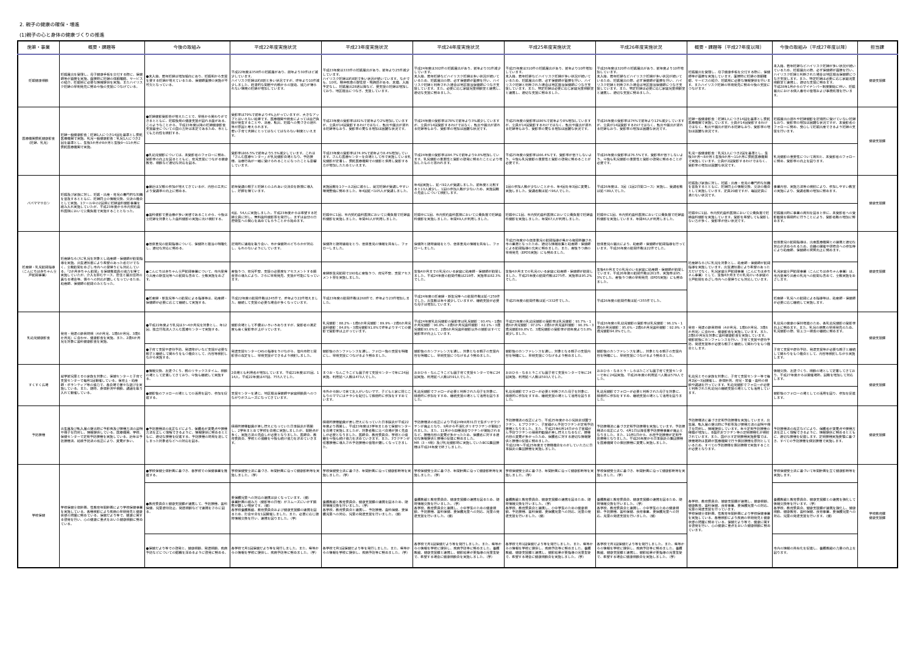2. 親子の健康の確保・増進
(1)親子の心と身体の健康づくりの推進
| 施策・事業 | 概要・課題等 | 今後の取組み | 平成22年度実施状況 | 平成23年度実施状況 | 平成24年度実施状況 | 平成25年度実施状況 | 平成26年度実施状況 | 概要・課題等（平成27年度以降） | 今後の取組み（平成27年度以降） | 担当課 |
| --- | --- | --- | --- | --- | --- | --- | --- | --- | --- | --- |
| 妊娠健康相談 | 妊娠届出を受理し、母子健康手帳を交付する際に、保健師等が面接を実施。面接時に妊婦の体調確認、サービスの紹介、妊娠期に必要な情報提供を実施。またハイリスク妊婦の早期発見に努め今後の支援につなげている。 | ●未入籍、若年妊婦は増加傾向にあり、妊娠期から支援を要する妊婦が増えているため、保健師面接の実施が不可欠となっている。 | 平成22年度は358件の妊娠届があり、前年より30件ほど減少しています。 ハイリスク妊婦は約8割と多い状況ですが、昨年より10件減少しました。経済的な問題や内親からの援助、協力が得られない環境の妊婦が増加しています。 | 平成23年度は333件の妊娠届出があり、前年より25件減少しています。 ハイリスク妊婦は約8割で多い状況が続いています。なかでも、10代、精神疾患の既往歴・現病歴がある、未婚、入籍予定なし、妊娠届出28週以降など、要支援の妊婦は増加しており、地区担当につなぎ、支援しています。 | 平成24年度は302件の妊娠届出があり、前年より31件減少しています。 未入籍、若年妊婦などハイリスク妊婦は多い状況が続いているため、妊娠届出の際、必ず保健師が面接を行い、ハイリスク妊婦と判断された場合は地区担当保健師につなぎ支援しています。また、必要に応じ家庭児童相談室と連携し、適切な支援に努めました。 | 平成25年度は310件の妊娠届出があり、前年より10件増加しています。 未入籍、若年妊婦などハイリスク妊婦が多い状況が続いているため、妊娠届出の際、必ず保健師が面接を行い、ハイリスク妊婦と判断された場合は地区担当保健師につなぎ支援しています。また、特定妊婦は必要に応じ家庭児童相談室と連携し、適切な支援に努めました。 | 平成26年度は320件の妊娠届出があり、前年度より10件増加しています。 未入籍、若年妊婦などハイリスク妊婦が多い状況が続いているため、妊娠届出の際、必ず保健師が面接を行い、ハイリスク妊婦と判断された場合は地区担当保健師につなぎ支援しています。また、特定妊婦は必要に応じ家庭児童相談室と連携し、適切な支援に努めました。 | 妊娠届出を受理し、母子健康手帳を交付する際に、保健師等が面接を実施しています。面接時に妊婦の体調確認、サービスの紹介、妊娠期に必要な情報提供を行います。またハイリスク妊婦の早期発見に努め今後の支援につなげます。 | 未入籍、若年妊婦などハイリスク妊婦が多い状況が続いているため、妊娠届出の際、必ず保健師が面接を行い、ハイリスク妊婦と判断された場合は地区担当保健師につなぎ支援します。また、特定妊婦は必要に応じ家庭児童相談室と連携し、適切な支援に努めます。 平成28年1月からのマイナンバー制度開始に伴い、妊娠届出における個人番号の管理および事務処理を行います。 | 健康支援課 |
| 医療機関委託健康診査（妊婦、乳児） | 妊婦一般健康診査：妊婦1人につき14回を基準とし委託医療機関で実施。乳児一般健康診査：乳児1人につき2回を基準とし、生後3か月か8か月と生後9～11か月に委託医療機関で実施。 | ●妊婦健診受診券が増えたことで、早期から関わりができるとともに、妊娠後期の健康支援が図れる面がある。このようなことから、平成23年度以降の妊婦健康診査支援基金についての国の方針は未定であるため、市としても方向性を検討する。 | 受診率は79%で前年より4%上がっていますが、大きなアップとはいえない結果です。医療機関や検査によっては自己負担が発生することや、流産、転出、妊娠への気づきの遅れ等が原因と考えられます。 若い子育て夫婦にとってはなくてはならない制度といえます。 | 平成23年度の受診率は81%で前年より2%増加していますが、全員が14回受診するわけではなく、転出や届出が遅れる妊婦等もおり、受診率の更なる増加は困難な状況です。 | 平成24年度の受診率は78%で前年より3%減少していますが、全員が14回受診するわけではなく、転出や届出が遅れる妊婦等もおり、受診率の増加は困難な状況です。 | 平成25年度の受診率は86%で前年より8%増加していますが、全員が14回受診するわけではなく、転出や届出が遅れる妊婦等もおり、受診率の更なる増加は困難な状況です。 | 平成26年度の受診率は74%で前年より12%減少していますが、全員が14回受診するわけではなく、転出や届出が遅れる妊婦もおり、受診率の増加は困難な状況です。 | 妊婦一般健康診査：妊婦1人につき14回を基準とし委託医療機関で実施しています。全員が14回受診するわけではなく、転出や届出が遅れる妊婦もおり、受診率の増加は困難な状況です。 | 妊娠届出の遅れや妊婦健診を定期的に受けていない妊婦もおり、受診率の増加は困難な状況ですが、未受診者のフォローに努め、安心して妊娠出産できるよう妊婦の支援を行います。 | 健康支援課 |
| | | ●乳幼児健診については、未受診者のフォローに努め、受診率の向上を図るとともに、育児支援につながる健康教育、相談など適切な対応を図る。 | 受診率は66.5%で前年より5.5%減少しています。これは「さんむ医療センター」が乳児健診会場となり、予防接種、治療行為が一緒に受けられることになったことも影響しています。 | 平成23年度の受診率は74.9%で前年より8.4%増加しています。さんむ医療センターを会場として市で実施している乳児健診が定着し、委託医療機関での健診と併用し受診する方が増加したためといえます。 | 平成24年度の受診率は84.7%で前年より9.8%増加しています。乳児健診の重要性と受診の啓発に努めたことにより増加したものと思われます。 | 平成25年度の受診率は66.4%です。受診率が低下しないよう、今後も乳児健診の重要性と受診の啓発に努めることが必要です。 | 平成26年度の受診率は76.5%です。受診率が低下しないよう、今後も乳児健診の重要性と受診の啓発に努めることが必要です。 | 乳児一般健康診査：乳児1人につき2回を基準とし、生後3か月～8か月と生後9か月～11か月に委託医療機関で実施しています。全員が2回受診するわけではなく、受診率の増加は困難な状況です。 | 乳児健診の重要性について周知と、未受診者のフォローに努め、受診率の向上を図ります。 | |
| パパママサロン | 妊娠及び家族に対し、妊娠・出産・育児の専門的な知識を普及するとともに、妊婦同士の情報交換、交流の機会として実施。1クール中の2回目に妊婦歯科健診事業を組み入れ実施していたが、平成23年度から市内契約歯科医院において公費負担で実施することとなった。 | ●最近は父親の参加が増えてきているが、内容の工夫により受講率の向上に努める。 | 前年受講の親子と妊婦とのふれあい交流会を新規に導入し、好評を得ています。 | 実施回数を1クール2回に減らし、就労妊婦が受講しやすい環境整備に努めました。年4回延べ105人が受講しました。 | 年4回実施し、延べ92人が受講しました。前年度と比較すると13人減少し、1回の参加人数が少ないため、実施回数の見直しについて検討します。 | 1回の参加人数が少ないことから、年4回を年3回に変更し実施しました。受講者数は延べ96人でした。 | 平成26年度は、3回（1回2日間コース）実施し、受講者数は延べ89人でした。 | 妊娠及び家族に対し、妊娠・出産・育児の専門的な知識を普及するとともに、妊婦同士の情報交換、交流の機会として実施しています。定員20組ですが、毎回定員に満たない状況です。 | 事業内容、実施方法等の検討により、参加しやすい教室の実施により、受講者数の増加に努めます。 | 健康支援課 |
| | | ●歯科健診で要治療が多い実態であることから、今後は全妊婦を対象とした歯科健診の実施に向け検討する。 | 4回、54人に実施しました。平成23年度からは希望する妊婦全員に対し、無料歯科健診票を発行し、まずは自分の口腔衛生への関心を高めてもらうことから始めます。 | 妊娠中に1回、市内契約歯科医院において公費負担で妊婦歯科健診を実施しました。年間40人が利用しました。 | 妊娠中に1回、市内契約歯科医院において公費負担で妊婦歯科健診を実施しました。年間49人が利用しました。 | 妊娠中に1回、市内契約歯科医院において公費負担で妊婦歯科健診を実施しました。年間67人が利用しました。 | 妊娠中に1回、市内契約歯科医院において公費負担で妊婦歯科健診を実施しています。年間46人が利用しました。 | 妊娠中に1回、市内契約歯科医院において公費負担で妊婦歯科健診を実施しています。受診を希望しても受診しない方が多く、受診率が低い状況です。 | 妊娠届出時に事業の周知を図ると伴に、未受診者への受診勧奨を積極的に行うことにより、受診者数の増加に努めます。 | |
| 妊産婦・乳児訪問指導（こんにちは赤ちゃん全戸訪問事業） | 妊産婦ならびに乳児を対象とし助産師・保健師が訪問指導を実施。出生通知書により希望のあった者だけでなく、全数訪問をめざし市内への里帰りにも対応している。「2か月赤ちゃん訪問」を保健推進員の協力を得て実施していたが、介入を拒むケース、居住と届出住所の異なる場合等、個々への対応が難しくなっているため、助産師、保健師の訪問のみとなった。 | ●低体重児の訪問指導について、保健所と担当の明確化し、適切な対応に努める。 | 定期的に連絡を取り合い、市か保健所のどちらかが対応し、もれのないようにしています。 | 保健所と随時連絡をとり、低体重児の情報を共有し、フォローしました。 | 保健所と随時連絡をとり、低体重児の情報を共有し、フォローしました。 | 平成25年度から低体重児の訪問指導が県から権限移譲され市の業務となったため、適切な情報収集と助産師・保健師による訪問指導の充実に努めました。また、産後うつ病の早期発見（EPDS実施）にも努めました。 | 低体重児の届出により、助産師・保健師が訪問指導を行っています。平成26年度の訪問件数は22件でした。 | 妊産婦ならびに乳児を対象とし、助産師・保健師が訪問指導を実施しています。出生通知書により希望のあった方だけでなく、乳児家庭全戸訪問事業（こんにちは赤ちゃん事業）として、生後4か月までの乳児のいる家庭の全戸訪問をめざし市内への里帰りにも対応しています。 | 低体重児の訪問指導は、出産医療機関との連携と適切な対応が求められるため、会議の開催や研修会への参加等により助産師、保健師の資質向上に努めます。 | 健康支援課 |
| | | ●こんにちは赤ちゃん全戸訪問事業について、市内里帰り出産の新生児等への訪問も含めて、全数実施をめざす。 | 産後うつ、育児不安、支援の必要度をアセスメントする調査票の導入により、さらに早期発見、支援が可能になっています。 | 産婦新生児訪問で190名に産後うつ、育児不安、支援アセスメント票を実施しました。 | 生後4か月までの乳児のいる家庭に助産師・保健師が訪問しました。平成24年度の訪問件数は218件、実施率は82.3%でした。 | 生後4か月までの乳児のいる家庭に助産師・保健師が訪問しました。平成25年度の訪問件数は275件、実施率は95.2%でした。 | 生後4か月までの乳児のいる家庭に助産師・保健師が訪問しています。平成26年度の訪問件数は261件、実施率は95.3%でした。産後うつ病の早期発見（EPDS実施）にも努めました。 | | 乳児家庭全戸訪問事業（こんにちは赤ちゃん事業）は、市内里帰り出産の乳児への訪問も含めて、全数実施をめざします。 | |
| | | ●妊産婦・新生児等への訪問による指導等は、助産師・保健師が必要に応じて継続して実施する。 | 平成22年度の訪問件数は245件で、昨年より22件増えました。継続して支援の必要な場合が多くなっています。 | 平成23年度の訪問件数は268件で、昨年より23件増加しました。 | 平成24年度の妊産婦・新生児等への訪問件数は延べ259件でした。出生数は年々減少していますが、継続支援が必要な母子は増加しています。 | 平成25年度の訪問件数は延べ332件でした。 | 平成26年度の訪問件数は延べ355件でした。 | | 妊産婦・乳児への訪問による指導等は、助産師・保健師が必要に応じ継続して実施します。 | |
| 乳幼児健康診査 | 発育・発達の節目時期（4か月児、1歳6か月児、3歳6か月児）に合わせ、健康診査を実施。また、2歳6か月児を対象に歯科健康診査を実施。 | ●平成22年度より乳児は3～4か月児を対象とし、年12回、独立行政法人さんむ医療センターで実施する。 | 健診会場として不便はいろいろありますが、受診者の満足度も高く受診率が上がっています。 | 乳児健診：88.2%・1歳6か月児健診：89.9%・2歳6か月児歯科健診：84.8%・3歳児健診91.8%で昨年よりすべての健診で受診率は上がっています。 | 平成24年度乳幼児健診の受診率は乳児健診：93.4%・1歳6か月児健診：96.8%・2歳6か月児歯科健診：82.1%・3歳児健診93.6%で、2歳6か月児歯科健診以外の健診はすべて受診率が向上しています。 | 平成25年度の乳幼児健診の受診率は乳児健診：93.7%・1歳6か月児健診：97.0%・2歳6か月児歯科健診：90.3%・3歳児健診89.8%で、3歳児健診の受診率が前年度より3.8%減少しました。 | 平成26年度の乳幼児健診の受診率は乳児健診：96.1%・1歳6か月児健診：95.6%・2歳6か月児歯科健診：92.9%・3歳児健診94.8%でした。 | 発育・発達の節目時期（4か月児、1歳6か月児、3歳6か月児）に合わせ、健康診査を実施しています。また、2歳6か月児を対象に歯科健康診査を実施しています。健診前後にカンファレンスを行い、子育て支援や虐待予防、発達支援等が必要な親子と継続して関わりをもつ機会とします。 | 乳幼児の健康の保持増進のため、各乳幼児健診の受診率向上に努めます。また、乳児の病気の早期発見のため、乳児健診の際、腎エコー検査の継続に努めます。 | 健康支援課 |
| | | ●子育て支援や虐待予防、発達障がいなど支援が必要な親子と継続して関わりをもつ機会として、内容等検討しながら実施する。 | 発達支援センターCASの指導をうけながら、管内市町と問診票の改定をし、早期支援ができるよう検討しました。 | 健診後のカンファレンスを通し、フォロー後の支援を明確にし、早期支援につなげるよう努めました。 | 健診後のカンファレンスを通し、対象となる親子の支援内容を明確にし、早期支援につなげるよう努めました。 | 健診後のカンファレンスを通し、対象となる親子の支援内容を明確にし、早期支援につなげるよう努めました。 | 健診後のカンファレンスを通し、対象となる親子の支援内容を明確にし、早期支援につなげるよう努めました。 | | 子育て支援や虐待予防、発達支援等が必要な親子と継続して関わりをもつ機会として、内容等検討しながら実施します。 | |
| すくすく広場 | 就学前児童とその家族を対象に、保健センターと子育て支援センターで毎月1回開催している。保育士・助産師・ボランティア等の協力で、各会場で様々な遊びを実施している。また、随時、身体計測や相談、講話を取り入れて開催している。 | ●情報交換、友達づくり、親のリラックスタイム、相談の場として定着してきており、今後も継続して実施する。 | 2会場とも利用者が増加しています。平成21年度は35回、114人。平成22年度は47回、755人でした。 | まつお・なんごうこども園子育て支援センターで年に24回実施、利用延べ人数は473人でした。 | おおひら・なんごうこども園子育て支援センターで年に24回実施、利用延べ人数は591人でした。 | おおひら・なるとうこども園子育て支援センターで年に24回実施、利用延べ人数は593人でした。 | おおひら・なるとう・しらはたこども園子育て支援センターで年に24回実施、平成26年度の利用延べ人数は579人でした。 | 乳幼児とその家族を対象に、子育て支援センター等で毎月2回～3回開催し、身体計測、育児・栄養・歯科の相談や講話を行っています。乳幼児健診でフォローが必要と判断された乳幼児の継続支援の場としても活用しています。 | 情報交換、友達づくり、相談の場として定着してきており、平成27年度からは開催場所、回数を増加して対応します。 | 健康支援課 |
| | | ●健診後のフォローの場としての活用を図り、参加を促進する。 | 支援センターを通じ、地区担当保健師や家庭相談員へのつながりがスムーズになってきています。 | 市外から嫁いで来て友人がいないママ、子どもと家に閉じこもりのママにはチラシを配付して積極的に参加をすすめています。 | 乳幼児健診でフォローが必要と判断された母子を対象に、積極的に参加をすすめ、継続支援の場として活用を図りました。 | 乳幼児健診でフォローが必要と判断された母子を対象に、積極的に参加をすすめ、継続支援の場として活用を図りました。 | 乳幼児健診でフォローが必要と判断された母子を対象に、積極的に参加をすすめ、継続支援の場として活用を図りました。 | | 健診後のフォローの場としての活用を図り、参加を促進します。 | |
| 予防接種 | 出生届及び転入届の提出時に予診表及び接種方法の説明や冊子を同封し、情報提供している。医療機関、学校、保健センターで定期予防接種を実施している。近年は予防接種法、結核予防法の改正により、変更が多い。 | ●予防接種法の改正などにより、保護者が変更点や接種方法を正しく理解できるように、情報提供に努めるとともに、適切な接種を促進する。予防接種の時期を逃してしまった対象者などへの対応を図る。 | 積極的接種勧奨が差し控えになっていた日本脳炎が再開し、2学年まとめて学校を会場に実施しましたが、問題点が多く、実施方法の見直しが必要となりました。医師会、教育委員会、学校との協議を今後も続け協力を求めていきます。 | 積極的接種勧奨が差し控えになっていた日本脳炎が平成22年度より再開し、平成23年度は3学年まとめて保健センターを会場で実施しましたが、対象者数に比べ会場が狭く見直しが必要となりました。医師会、教育委員会、学校との協議を今後も続け協力を求めていきます。また、3ワクチンが任意接種に導入され予防接種の管理が難しくなってきました。 | 予防接種法の改正により平成24年8月31日で生ポリオワクチンが廃止となり、9月から不活化ポリオワクチンが開始されました。また、11月から四種混合ワクチンが開始されるなど、接種内容の変更が多かったため、保護者に対する適切な情報提供と接種の促進に努めました。 MR（3・4期）及び乳児健診時に実施していたBCG集団接種は平成24年度で終了しました。 | 予防接種法の改正により、平成25年度から小児肺炎球菌ワクチン、ヒブワクチン、子宮頸がん予防ワクチンが定期予防接種となりました。また、平成25年6月14日から子宮頸がん予防ワクチンの積極的勧奨が差し控えとなるなど、接種内容の変更が多かったため、保護者に対する適切な情報提供と接種の促進に努めました。 平成22年～平成25年度まで接種機会をのがしていた方に日本脳炎の集団接種を実施しました。 | 予防接種法に基づき定期予防接種を実施しています。予防接種法の改正により、4月1日以降任意予防接種事業が廃止となりました。また、10月1日から、水痘予防接種が定期予防接種となりました。平成26年度から日本脳炎の集団接種を医療機関での個別接種に変更し実施しました。 | 予防接種法に基づき定期予防接種を実施しています。出生届、転入届の提出時に予診票及び接種方法の説明や冊子を同封し、情報提供しています。年々定期予防接種の種類が増加し、B型肝炎ワクチン等の定期接種化が検討されています。また、国が示す定期接種実施要領では、接種場所は医師が医療機関で行う個別接種を原則としているため、すべての予防接種を個別接種で実施することが必要となります。 | 予防接種法の改正などにより、保護者が変更点や接種方法を正しく理解できるように、情報提供に努めるとともに、適切な接種を促進します。定期接種実施要領に基づき、すべての予防接種を個別接種で実施します。 | 健康支援課 |
| 学校保健 | 学校保健全体計画、性教育年間計画により学校保健事業を実施している。各種検診により疾病の早期発見と健康状態の把握に努めている。保健だより等で、健康に関する啓発を行い、心の健康に重点をおいた健康相談に努めている。 | ●学校保健全体計画に基づき、各学校での保健事業を推進する。 | 学校保健安全法に基づき、年間計画に沿って健康診断等を実施しました。（学） | 学校保健安全法に基づき、年間計画に沿って健康診断等を実施しました。（学） | 学校保健安全法に基づき、年間計画に沿って健康診断等を実施しました。（学） | 学校保健安全法に基づき、年間計画に沿って健康診断等を実施しました。（学） | 学校保健安全法に基づき、年間計画に沿って健康診断等を実施しました。（学） | 各学校、教育委員会、健康支援課が連携し、健康相談、健康教育、歯科保健、食育事業、要保護児童への対応、児童の発達支援を行っています。 学校保健全体計画、性教育年間計画により学校保健事業を実施している。各種検診により疾病の早期発見と健康状態の把握に努めている。保健だより等で、健康に関する啓発を行い、心の健康に重点をおいた健康相談に努めています。 | 学校保健安全法に基づいて年間計画を立て健康診断等を実施します。 | 学校教育課 健康支援課 |
| | | ●教育委員会と健康支援課が連携して、予防接種、歯科保健、児童虐待防止、発達相談などで連携をさらに図る。 | 要保護児童への対応の連携は良くなっています。（健） 事業計画の組み方（健診等の日程）がスムーズにいかず調整が難しい現状です。（健） 各学校養護教諭、教育委員会および健康支援課の連携を図るため、打合せ会を1回開催しました。また、必要に応じ随時情報交換を行い、連携を図りました。（学） | 養護教諭と教育委員会、健康支援課の連携を図るため、随時情報交換を行いました。（学） 各学校、教育委員会と連携し、予防接種、歯科保健、要保護児童への対応、児童の発達支援を行いました。（健） | 養護教諭と教育委員会、健康支援課の連携を図るため、随時情報交換を行いました。（学） 各学校、教育委員会と連携し、小中学生のための健康相談、予防接種、歯科保健、要保護児童への対応、児童の発達支援を行いました。（健） | 養護教諭と教育委員会、健康支援課の連携を図るため、随時情報交換を行いました。（学） 各学校、教育委員会と連携し、小中学生のための健康相談、予防接種、歯科保健、要保護児童への対応、児童の発達支援を行いました。（健） | 養護教諭と教育委員会、健康支援課の連携を図るため、随時情報交換を行いました。（学） 各学校、教育委員会と連携し、小中学生のための健康相談、予防接種、歯科保健、食育事業、要保護児童への対応、児童の発達支援を行いました。（健） | | 養護教諭と教育委員会、健康支援課との連携を強化して情報交換等を行います。（学） 各学校、教育委員会、健康支援課が連携を強化し、健康相談、健康教育、歯科保健、食育事業、要保護児童への対応、児童の発達支援を行います。（健） | |
| | | ●保健だより等での啓発と、健康相談、発達相談、疾病予防などについての認識を深めるように啓発に努める。 | 各学校で月1回保健だより等を発行しました。また、県等からの情報を学校に提供し、疾病予防等に努めました。（学） | 各学校で月1回保健だより等を発行しました。また、県等からの情報を学校に提供し、疾病予防等に努めました。（学） | 各学校で月1回保健だより等を発行しました。また、県等からの情報を学校に提供し、疾病予防等に努めました。養護教諭、健康支援課と連携し、健診結果が要指導の児童生徒で、希望する場合に健康相談会を実施しました。（学） | 各学校で月1回保健だより等を発行しました。また、県等からの情報を学校に提供し、疾病予防等に努めました。養護教諭、健康支援課と連携し、健診結果が要指導の児童生徒で、希望する場合に健康相談会を実施しました。（学） | 各学校で月1回保健だより等を発行しました。また、県等からの情報を学校に提供し、疾病予防等に努めました。養護教諭、健康支援課と連携し、健診結果が要指導の児童生徒で、希望する場合に健康相談会を実施しました。（学） | | 市内の情報の共有化を促進し、養護教諭の力量の向上を図ります。 | |